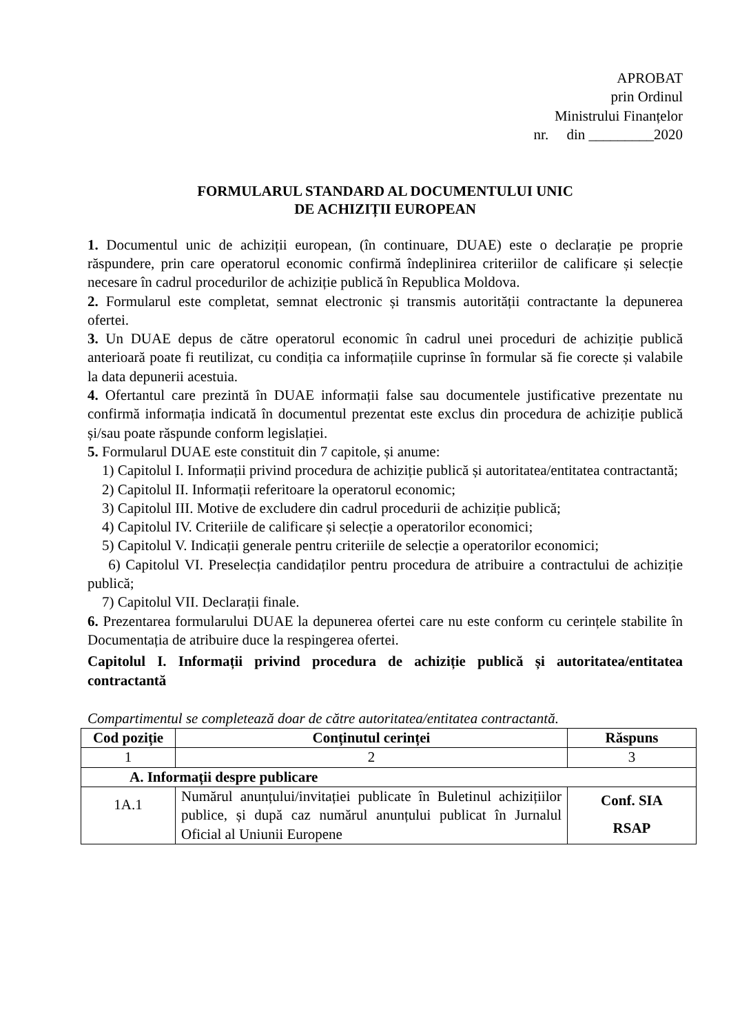APROBAT
prin Ordinul
Ministrului Finanțelor
nr. din _________2020
FORMULARUL STANDARD AL DOCUMENTULUI UNIC
DE ACHIZIȚII EUROPEAN
1. Documentul unic de achiziții european, (în continuare, DUAE) este o declarație pe proprie răspundere, prin care operatorul economic confirmă îndeplinirea criteriilor de calificare și selecție necesare în cadrul procedurilor de achiziție publică în Republica Moldova.
2. Formularul este completat, semnat electronic și transmis autorității contractante la depunerea ofertei.
3. Un DUAE depus de către operatorul economic în cadrul unei proceduri de achiziție publică anterioară poate fi reutilizat, cu condiția ca informațiile cuprinse în formular să fie corecte și valabile la data depunerii acestuia.
4. Ofertantul care prezintă în DUAE informații false sau documentele justificative prezentate nu confirmă informația indicată în documentul prezentat este exclus din procedura de achiziție publică și/sau poate răspunde conform legislației.
5. Formularul DUAE este constituit din 7 capitole, și anume:
1) Capitolul I. Informații privind procedura de achiziție publică și autoritatea/entitatea contractantă;
2) Capitolul II. Informații referitoare la operatorul economic;
3) Capitolul III. Motive de excludere din cadrul procedurii de achiziție publică;
4) Capitolul IV. Criteriile de calificare și selecție a operatorilor economici;
5) Capitolul V. Indicații generale pentru criteriile de selecție a operatorilor economici;
6) Capitolul VI. Preselecția candidaților pentru procedura de atribuire a contractului de achiziție publică;
7) Capitolul VII. Declarații finale.
6. Prezentarea formularului DUAE la depunerea ofertei care nu este conform cu cerințele stabilite în Documentația de atribuire duce la respingerea ofertei.
Capitolul I. Informații privind procedura de achiziție publică și autoritatea/entitatea contractantă
Compartimentul se completează doar de către autoritatea/entitatea contractantă.
| Cod poziție | Conținutul cerinței | Răspuns |
| --- | --- | --- |
| 1 | 2 | 3 |
| A. Informații despre publicare | | |
| 1A.1 | Numărul anunțului/invitației publicate în Buletinul achizițiilor publice, și după caz numărul anunțului publicat în Jurnalul Oficial al Uniunii Europene | Conf. SIA RSAP |